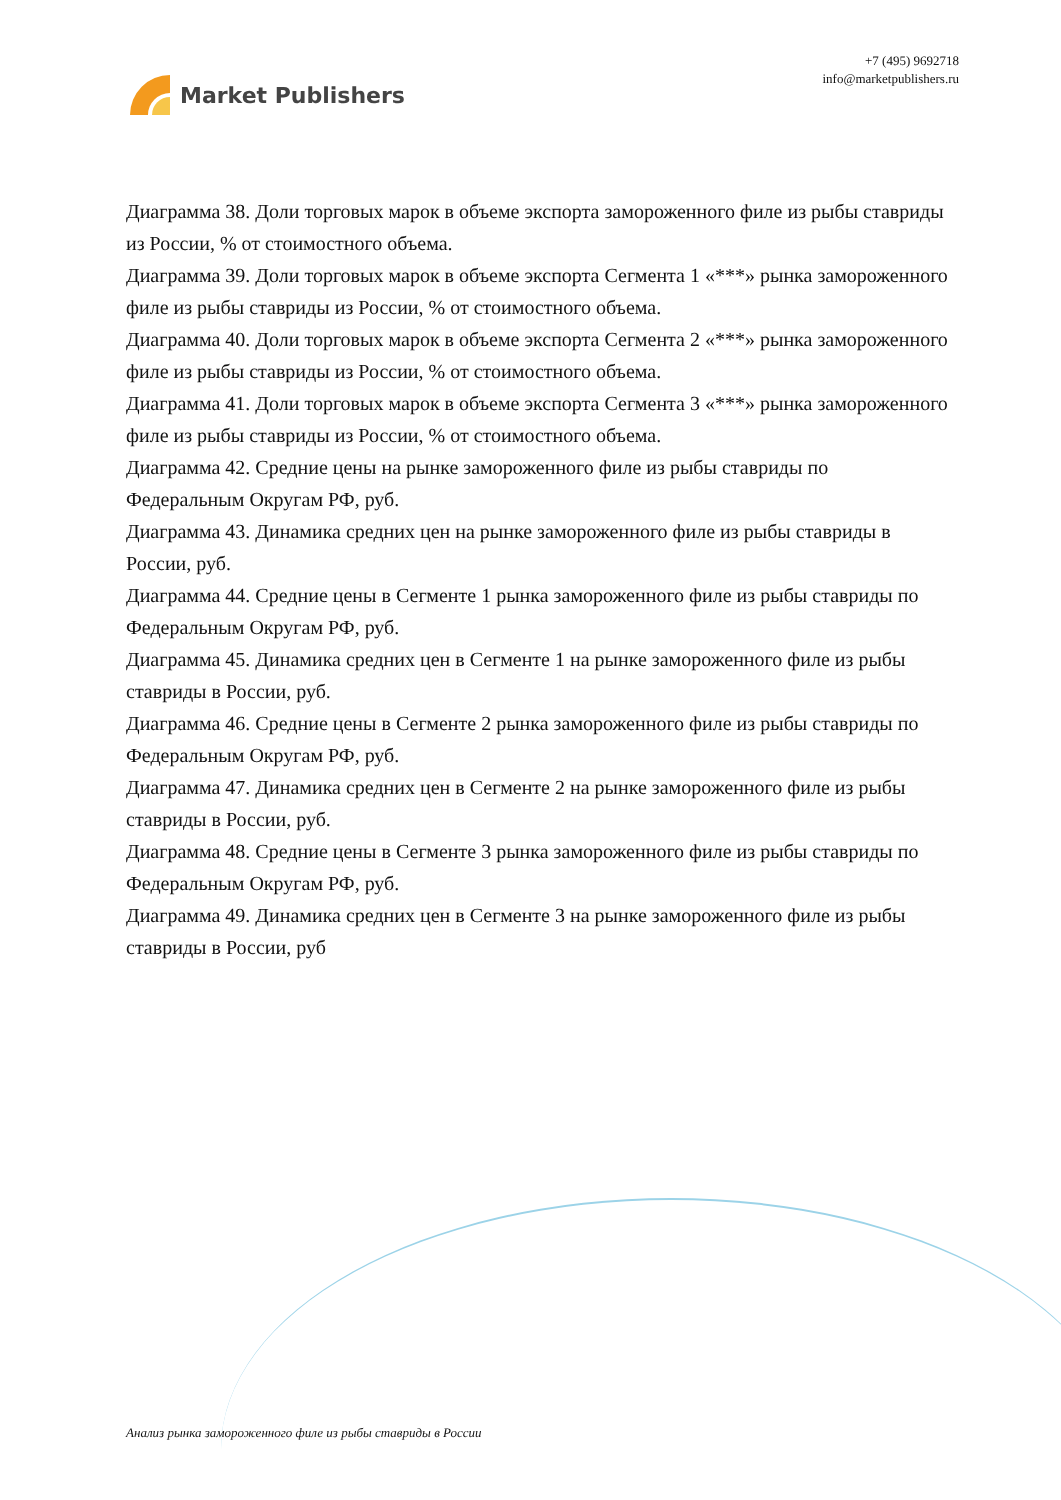Market Publishers
+7 (495) 9692718
info@marketpublishers.ru
Диаграмма 38. Доли торговых марок в объеме экспорта замороженного филе из рыбы ставриды из России, % от стоимостного объема.
Диаграмма 39. Доли торговых марок в объеме экспорта Сегмента 1 «***» рынка замороженного филе из рыбы ставриды из России, % от стоимостного объема.
Диаграмма 40. Доли торговых марок в объеме экспорта Сегмента 2 «***» рынка замороженного филе из рыбы ставриды из России, % от стоимостного объема.
Диаграмма 41. Доли торговых марок в объеме экспорта Сегмента 3 «***» рынка замороженного филе из рыбы ставриды из России, % от стоимостного объема.
Диаграмма 42. Средние цены на рынке замороженного филе из рыбы ставриды по Федеральным Округам РФ, руб.
Диаграмма 43. Динамика средних цен на рынке замороженного филе из рыбы ставриды в России, руб.
Диаграмма 44. Средние цены в Сегменте 1 рынка замороженного филе из рыбы ставриды по Федеральным Округам РФ, руб.
Диаграмма 45. Динамика средних цен в Сегменте 1 на рынке замороженного филе из рыбы ставриды в России, руб.
Диаграмма 46. Средние цены в Сегменте 2 рынка замороженного филе из рыбы ставриды по Федеральным Округам РФ, руб.
Диаграмма 47. Динамика средних цен в Сегменте 2 на рынке замороженного филе из рыбы ставриды в России, руб.
Диаграмма 48. Средние цены в Сегменте 3 рынка замороженного филе из рыбы ставриды по Федеральным Округам РФ, руб.
Диаграмма 49. Динамика средних цен в Сегменте 3 на рынке замороженного филе из рыбы ставриды в России, руб
Анализ рынка замороженного филе из рыбы ставриды в России